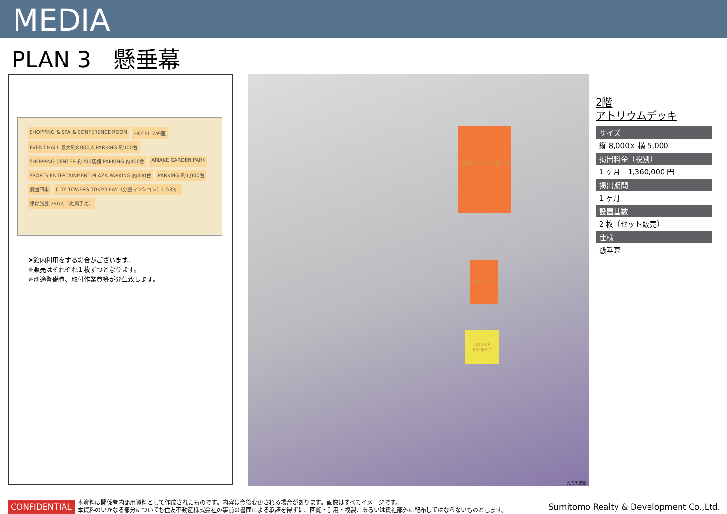MEDIA
PLAN 3　懸垂幕
SHOPPING & SPA & CONFERENCE ROOM HOTEL 749室 EVENT HALL 最大約8,000人 PARKING:約100台 SHOPPING CENTER 約200店舗 PARKING:約400台 ARIAKE GARDEN PARK SPORTS ENTERTAINMENT PLAZA PARKING:約400台 PARKING 約1,000台 劇団四季 CITY TOWERS TOKYO BAY（分譲マンション）1,539戸 保育施設 280人（定員予定）
※館内利用をする場合がございます。
※販売はそれぞれ１枚ずつとなります。
※別途警備費、取付作業費等が発生致します。
ARIAKE PROJECT
ARIAKE PROJECT
ARIAKE PROJECT
完成予想図
2階
アトリウムデッキ
サイズ
縦 8,000× 横 5,000
掲出料金（税別）
1 ヶ月　1,360,000 円
掲出期間
1 ヶ月
設置基数
2 枚（セット販売）
仕様
懸垂幕
CONFIDENTIAL
本資料は関係者内部用資料として作成されたものです。内容は今後変更される場合があります。画像はすべてイメージです。
本資料のいかなる部分についても住友不動産株式会社の事前の書面による承諾を得ずに、回覧・引用・複製、あるいは貴社部外に配布してはならないものとします。
Sumitomo Realty & Development Co.,Ltd.